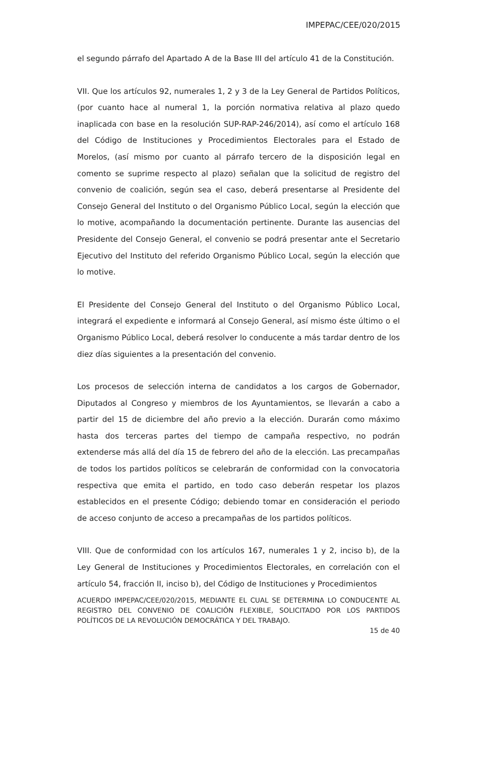IMPEPAC/CEE/020/2015
el segundo párrafo del Apartado A de la Base III del artículo 41 de la Constitución.
VII. Que los artículos 92, numerales 1, 2 y 3 de la Ley General de Partidos Políticos, (por cuanto hace al numeral 1, la porción normativa relativa al plazo quedo inaplicada con base en la resolución SUP-RAP-246/2014), así como el artículo 168 del Código de Instituciones y Procedimientos Electorales para el Estado de Morelos, (así mismo por cuanto al párrafo tercero de la disposición legal en comento se suprime respecto al plazo) señalan que la solicitud de registro del convenio de coalición, según sea el caso, deberá presentarse al Presidente del Consejo General del Instituto o del Organismo Público Local, según la elección que lo motive, acompañando la documentación pertinente. Durante las ausencias del Presidente del Consejo General, el convenio se podrá presentar ante el Secretario Ejecutivo del Instituto del referido Organismo Público Local, según la elección que lo motive.
El Presidente del Consejo General del Instituto o del Organismo Público Local, integrará el expediente e informará al Consejo General, así mismo éste último o el Organismo Público Local, deberá resolver lo conducente a más tardar dentro de los diez días siguientes a la presentación del convenio.
Los procesos de selección interna de candidatos a los cargos de Gobernador, Diputados al Congreso y miembros de los Ayuntamientos, se llevarán a cabo a partir del 15 de diciembre del año previo a la elección. Durarán como máximo hasta dos terceras partes del tiempo de campaña respectivo, no podrán extenderse más allá del día 15 de febrero del año de la elección. Las precampañas de todos los partidos políticos se celebrarán de conformidad con la convocatoria respectiva que emita el partido, en todo caso deberán respetar los plazos establecidos en el presente Código; debiendo tomar en consideración el periodo de acceso conjunto de acceso a precampañas de los partidos políticos.
VIII. Que de conformidad con los artículos 167, numerales 1 y 2, inciso b), de la Ley General de Instituciones y Procedimientos Electorales, en correlación con el artículo 54, fracción II, inciso b), del Código de Instituciones y Procedimientos
ACUERDO IMPEPAC/CEE/020/2015, MEDIANTE EL CUAL SE DETERMINA LO CONDUCENTE AL REGISTRO DEL CONVENIO DE COALICIÓN FLEXIBLE, SOLICITADO POR LOS PARTIDOS POLÍTICOS DE LA REVOLUCIÓN DEMOCRÁTICA Y DEL TRABAJO.
15 de 40